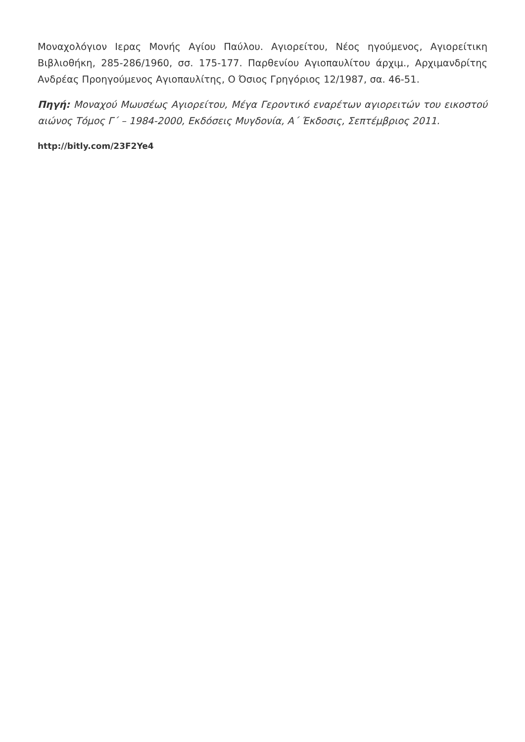Μοναχολόγιον Ιερας Μονής Αγίου Παύλου. Αγιορείτου, Νέος ηγούμενος, Αγιορείτικη Βιβλιοθήκη, 285-286/1960, σσ. 175-177. Παρθενίου Αγιοπαυλίτου άρχιμ., Αρχιμανδρίτης Ανδρέας Προηγούμενος Αγιοπαυλίτης, Ο Όσιος Γρηγόριος 12/1987, σα. 46-51.
Πηγή: Μοναχού Μωυσέως Αγιορείτου, Μέγα Γεροντικό εναρέτων αγιορειτών του εικοστού αιώνος Τόμος Γ΄ – 1984-2000, Εκδόσεις Μυγδονία, Α΄ Έκδοσις, Σεπτέμβριος 2011.
http://bitly.com/23F2Ye4